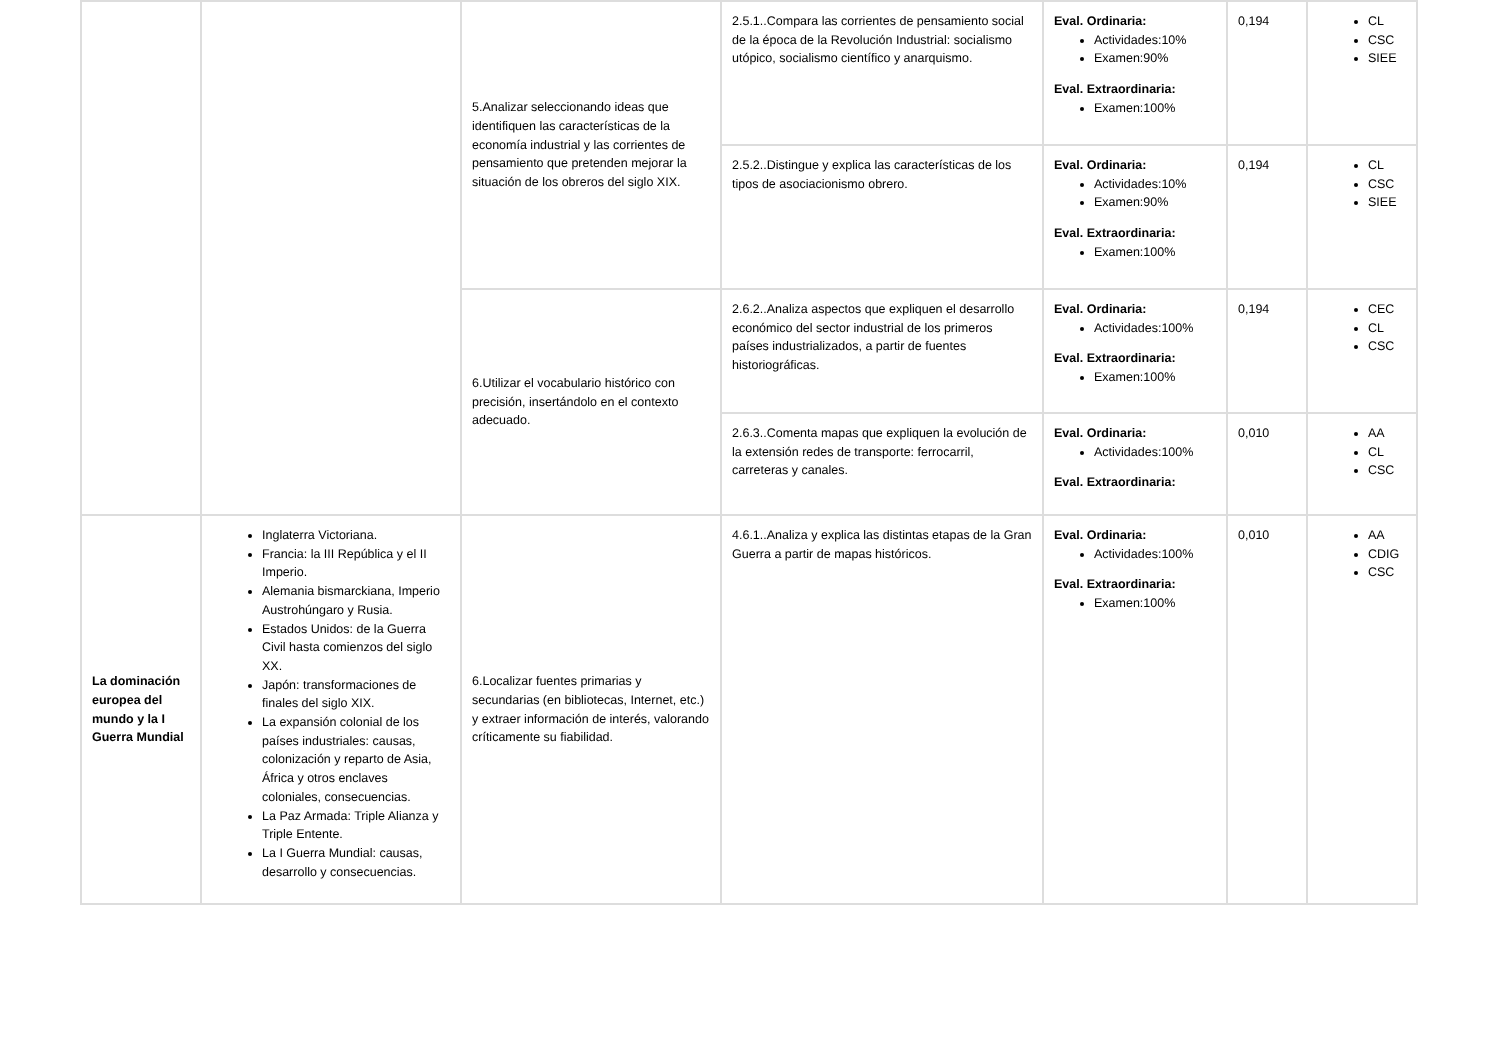| | | 5.Analizar seleccionando ideas que identifiquen las características de la economía industrial y las corrientes de pensamiento que pretenden mejorar la situación de los obreros del siglo XIX. | 2.5.1..Compara las corrientes de pensamiento social de la época de la Revolución Industrial: socialismo utópico, socialismo científico y anarquismo. | Eval. Ordinaria: Actividades:10% Examen:90% Eval. Extraordinaria: Examen:100% | 0,194 | CL CSC SIEE |
| | | | 2.5.2..Distingue y explica las características de los tipos de asociacionismo obrero. | Eval. Ordinaria: Actividades:10% Examen:90% Eval. Extraordinaria: Examen:100% | 0,194 | CL CSC SIEE |
| | | 6.Utilizar el vocabulario histórico con precisión, insertándolo en el contexto adecuado. | 2.6.2..Analiza aspectos que expliquen el desarrollo económico del sector industrial de los primeros países industrializados, a partir de fuentes historiográficas. | Eval. Ordinaria: Actividades:100% Eval. Extraordinaria: Examen:100% | 0,194 | CEC CL CSC |
| | | | 2.6.3..Comenta mapas que expliquen la evolución de la extensión redes de transporte: ferrocarril, carreteras y canales. | Eval. Ordinaria: Actividades:100% Eval. Extraordinaria: | 0,010 | AA CL CSC |
| La dominación europea del mundo y la I Guerra Mundial | Inglaterra Victoriana. Francia: la III República y el II Imperio. Alemania bismarckiana, Imperio Austrohúngaro y Rusia. Estados Unidos: de la Guerra Civil hasta comienzos del siglo XX. Japón: transformaciones de finales del siglo XIX. La expansión colonial de los países industriales: causas, colonización y reparto de Asia, África y otros enclaves coloniales, consecuencias. La Paz Armada: Triple Alianza y Triple Entente. La I Guerra Mundial: causas, desarrollo y consecuencias. | 6.Localizar fuentes primarias y secundarias (en bibliotecas, Internet, etc.) y extraer información de interés, valorando críticamente su fiabilidad. | 4.6.1..Analiza y explica las distintas etapas de la Gran Guerra a partir de mapas históricos. | Eval. Ordinaria: Actividades:100% Eval. Extraordinaria: Examen:100% | 0,010 | AA CDIG CSC |